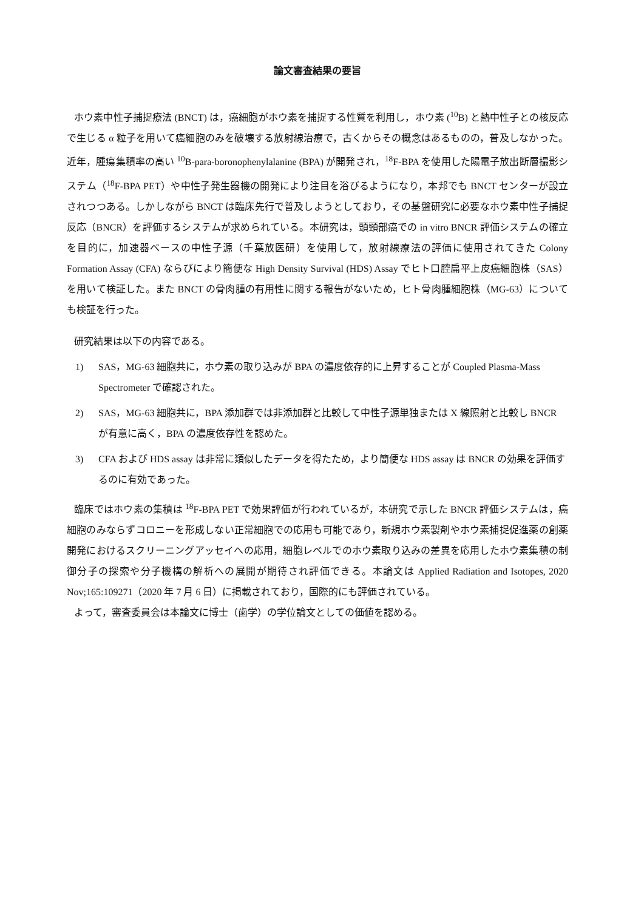論文審査結果の要旨
ホウ素中性子捕捉療法 (BNCT) は，癌細胞がホウ素を捕捉する性質を利用し，ホウ素 (<sup>10</sup>B) と熱中性子との核反応で生じる α 粒子を用いて癌細胞のみを破壊する放射線治療で，古くからその概念はあるものの，普及しなかった。近年，腫瘍集積率の高い <sup>10</sup>B-para-boronophenylalanine (BPA) が開発され，<sup>18</sup>F-BPA を使用した陽電子放出断層撮影システム（<sup>18</sup>F-BPA PET）や中性子発生器機の開発により注目を浴びるようになり，本邦でも BNCT センターが設立されつつある。しかしながら BNCT は臨床先行で普及しようとしており，その基盤研究に必要なホウ素中性子捕捉反応（BNCR）を評価するシステムが求められている。本研究は，頭頸部癌での in vitro BNCR 評価システムの確立を目的に，加速器ベースの中性子源（千葉放医研）を使用して，放射線療法の評価に使用されてきた Colony Formation Assay (CFA) ならびにより簡便な High Density Survival (HDS) Assay でヒト口腔扁平上皮癌細胞株（SAS）を用いて検証した。また BNCT の骨肉腫の有用性に関する報告がないため，ヒト骨肉腫細胞株（MG-63）についても検証を行った。
研究結果は以下の内容である。
1) SAS，MG-63 細胞共に，ホウ素の取り込みが BPA の濃度依存的に上昇することが Coupled Plasma-Mass Spectrometer で確認された。
2) SAS，MG-63 細胞共に，BPA 添加群では非添加群と比較して中性子源単独または X 線照射と比較し BNCR が有意に高く，BPA の濃度依存性を認めた。
3) CFA および HDS assay は非常に類似したデータを得たため，より簡便な HDS assay は BNCR の効果を評価するのに有効であった。
臨床ではホウ素の集積は <sup>18</sup>F-BPA PET で効果評価が行われているが，本研究で示した BNCR 評価システムは，癌細胞のみならずコロニーを形成しない正常細胞での応用も可能であり，新規ホウ素製剤やホウ素捕捉促進薬の創薬開発におけるスクリーニングアッセイへの応用，細胞レベルでのホウ素取り込みの差異を応用したホウ素集積の制御分子の探索や分子機構の解析への展開が期待され評価できる。本論文は Applied Radiation and Isotopes, 2020 Nov;165:109271（2020 年 7 月 6 日）に掲載されており，国際的にも評価されている。
よって，審査委員会は本論文に博士（歯学）の学位論文としての価値を認める。